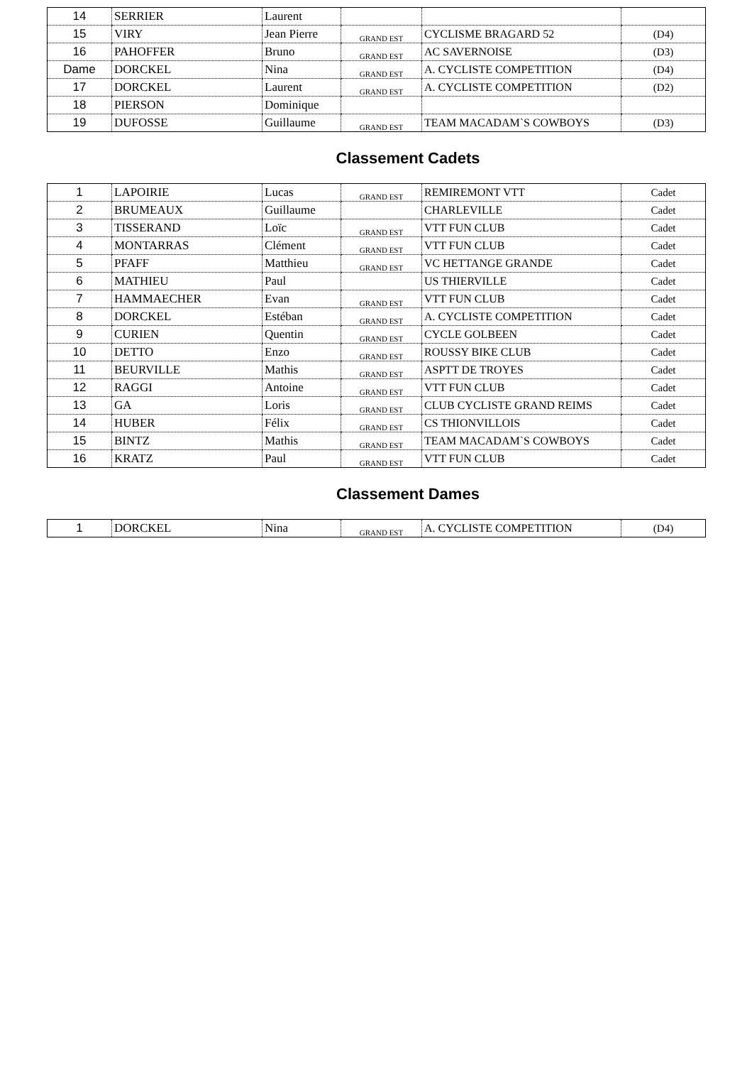| 14 | SERRIER | Laurent | | | |
| 15 | VIRY | Jean Pierre | GRAND EST | CYCLISME BRAGARD 52 | (D4) |
| 16 | PAHOFFER | Bruno | GRAND EST | AC SAVERNOISE | (D3) |
| Dame | DORCKEL | Nina | GRAND EST | A. CYCLISTE COMPETITION | (D4) |
| 17 | DORCKEL | Laurent | GRAND EST | A. CYCLISTE COMPETITION | (D2) |
| 18 | PIERSON | Dominique | | | |
| 19 | DUFOSSE | Guillaume | GRAND EST | TEAM MACADAM`S COWBOYS | (D3) |
Classement Cadets
| 1 | LAPOIRIE | Lucas | GRAND EST | REMIREMONT VTT | Cadet |
| 2 | BRUMEAUX | Guillaume | | CHARLEVILLE | Cadet |
| 3 | TISSERAND | Loïc | GRAND EST | VTT FUN CLUB | Cadet |
| 4 | MONTARRAS | Clément | GRAND EST | VTT FUN CLUB | Cadet |
| 5 | PFAFF | Matthieu | GRAND EST | VC HETTANGE GRANDE | Cadet |
| 6 | MATHIEU | Paul | | US THIERVILLE | Cadet |
| 7 | HAMMAECHER | Evan | GRAND EST | VTT FUN CLUB | Cadet |
| 8 | DORCKEL | Estéban | GRAND EST | A. CYCLISTE COMPETITION | Cadet |
| 9 | CURIEN | Quentin | GRAND EST | CYCLE GOLBEEN | Cadet |
| 10 | DETTO | Enzo | GRAND EST | ROUSSY BIKE CLUB | Cadet |
| 11 | BEURVILLE | Mathis | GRAND EST | ASPTT DE TROYES | Cadet |
| 12 | RAGGI | Antoine | GRAND EST | VTT FUN CLUB | Cadet |
| 13 | GA | Loris | GRAND EST | CLUB CYCLISTE GRAND REIMS | Cadet |
| 14 | HUBER | Félix | GRAND EST | CS THIONVILLOIS | Cadet |
| 15 | BINTZ | Mathis | GRAND EST | TEAM MACADAM`S COWBOYS | Cadet |
| 16 | KRATZ | Paul | GRAND EST | VTT FUN CLUB | Cadet |
Classement Dames
| 1 | DORCKEL | Nina | GRAND EST | A. CYCLISTE COMPETITION | (D4) |